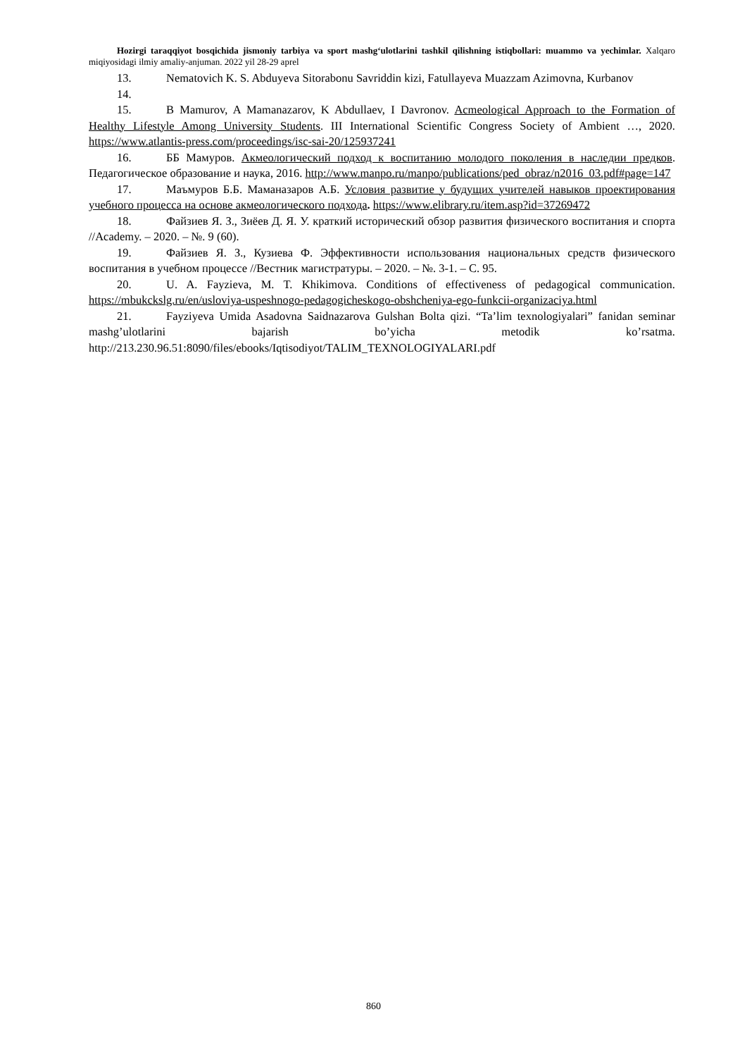Hozirgi taraqqiyot bosqichida jismoniy tarbiya va sport mashg‘ulotlarini tashkil qilishning istiqbollari: muammo va yechimlar. Xalqaro miqiyosidagi ilmiy amaliy-anjuman. 2022 yil 28-29 aprel
13. Nematovich K. S. Abduyeva Sitorabonu Savriddin kizi, Fatullayeva Muazzam Azimovna, Kurbanov
14.
15. B Mamurov, A Mamanazarov, K Abdullaev, I Davronov. Acmeological Approach to the Formation of Healthy Lifestyle Among University Students. III International Scientific Congress Society of Ambient …, 2020. https://www.atlantis-press.com/proceedings/isc-sai-20/125937241
16. ББ Мамуров. Акмеологический подход к воспитанию молодого поколения в наследии предков. Педагогическое образование и наука, 2016. http://www.manpo.ru/manpo/publications/ped_obraz/n2016_03.pdf#page=147
17. Маъмуров Б.Б. Маманазаров А.Б. Условия развитие у будущих учителей навыков проектирования учебного процесса на основе акмеологического подхода. https://www.elibrary.ru/item.asp?id=37269472
18. Файзиев Я. З., Зиёев Д. Я. У. краткий исторический обзор развития физического воспитания и спорта //Academy. – 2020. – №. 9 (60).
19. Файзиев Я. З., Кузиева Ф. Эффективности использования национальных средств физического воспитания в учебном процессе //Вестник магистратуры. – 2020. – №. 3-1. – С. 95.
20. U. A. Fayzieva, M. T. Khikimova. Conditions of effectiveness of pedagogical communication. https://mbukckslg.ru/en/usloviya-uspeshnogo-pedagogicheskogo-obshcheniya-ego-funkcii-organizaciya.html
21. Fayziyeva Umida Asadovna Saidnazarova Gulshan Bolta qizi. “Ta’lim texnologiyalari” fanidan seminar mashg’ulotlarini bajarish bo’yicha metodik ko’rsatma. http://213.230.96.51:8090/files/ebooks/Iqtisodiyot/TALIM_TEXNOLOGIYALARI.pdf
860